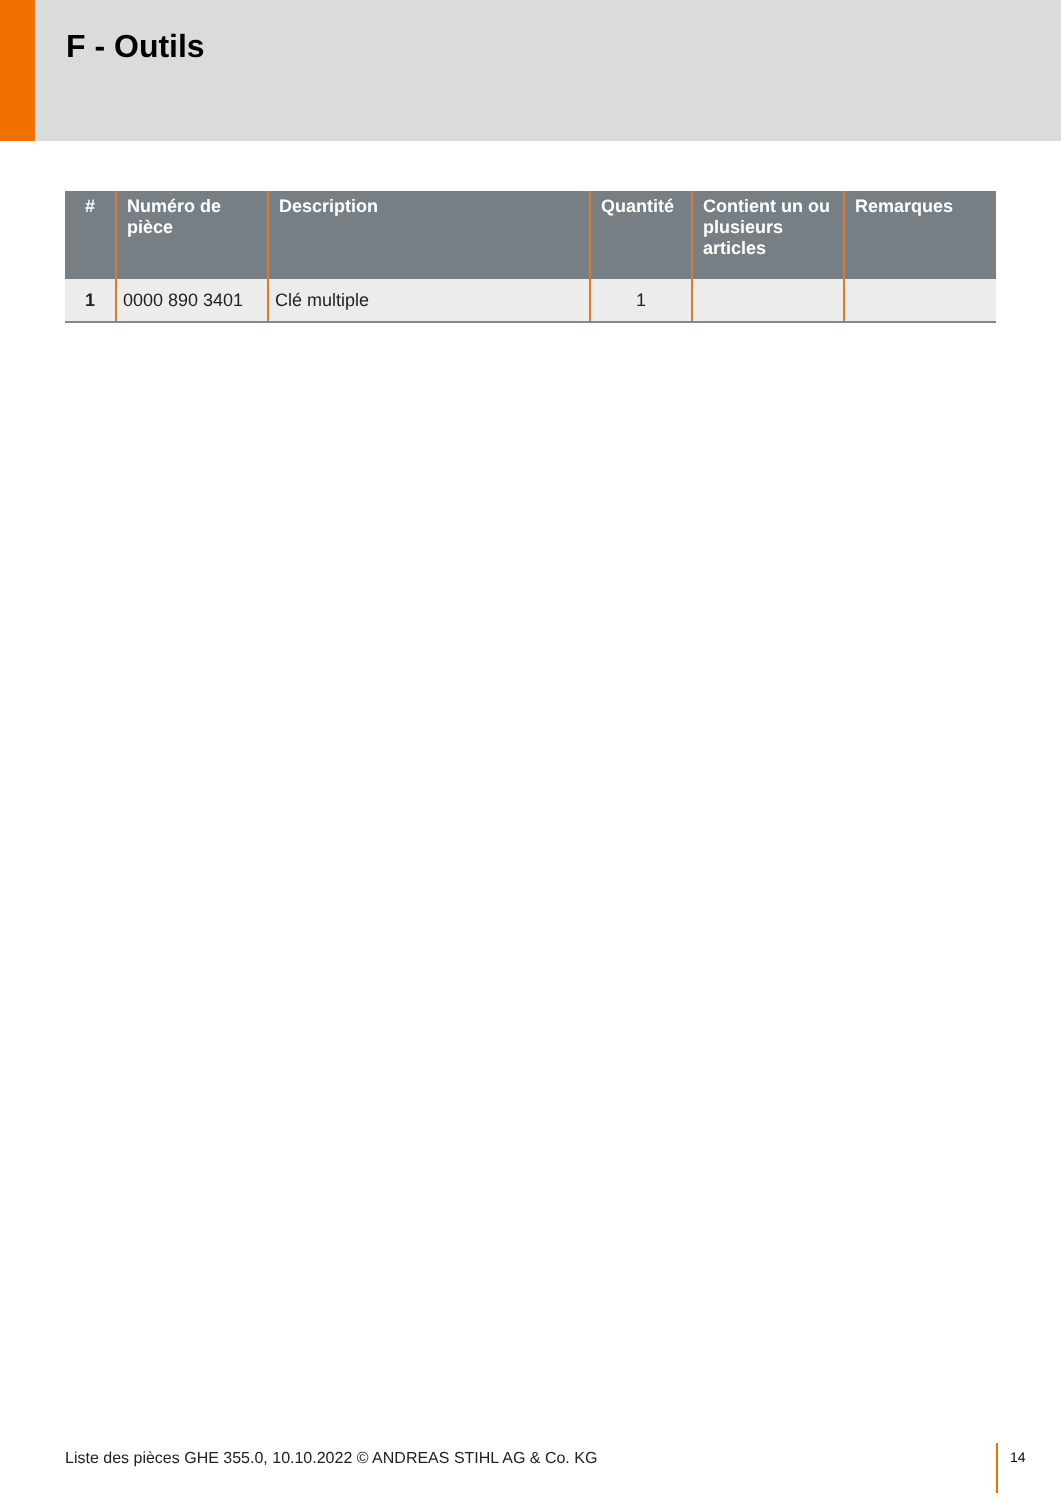F - Outils
| # | Numéro de pièce | Description | Quantité | Contient un ou plusieurs articles | Remarques |
| --- | --- | --- | --- | --- | --- |
| 1 | 0000 890 3401 | Clé multiple | 1 | | |
Liste des pièces GHE 355.0, 10.10.2022 © ANDREAS STIHL AG & Co. KG
14